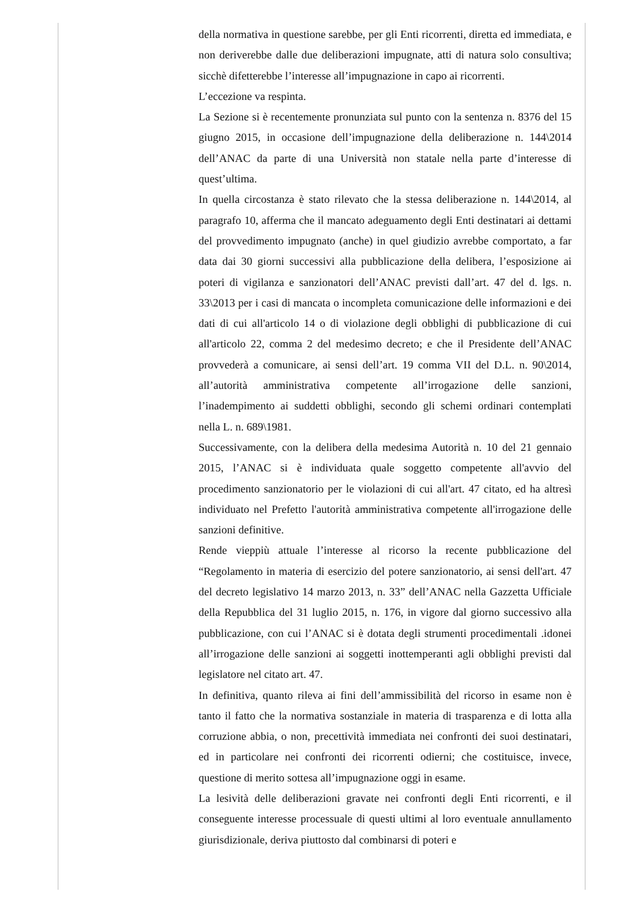della normativa in questione sarebbe, per gli Enti ricorrenti, diretta ed immediata, e non deriverebbe dalle due deliberazioni impugnate, atti di natura solo consultiva; sicchè difetterebbe l’interesse all’impugnazione in capo ai ricorrenti.
L’eccezione va respinta.
La Sezione si è recentemente pronunziata sul punto con la sentenza n. 8376 del 15 giugno 2015, in occasione dell’impugnazione della deliberazione n. 144\2014 dell’ANAC da parte di una Università non statale nella parte d’interesse di quest’ultima.
In quella circostanza è stato rilevato che la stessa deliberazione n. 144\2014, al paragrafo 10, afferma che il mancato adeguamento degli Enti destinatari ai dettami del provvedimento impugnato (anche) in quel giudizio avrebbe comportato, a far data dai 30 giorni successivi alla pubblicazione della delibera, l’esposizione ai poteri di vigilanza e sanzionatori dell’ANAC previsti dall’art. 47 del d. lgs. n. 33\2013 per i casi di mancata o incompleta comunicazione delle informazioni e dei dati di cui all'articolo 14 o di violazione degli obblighi di pubblicazione di cui all'articolo 22, comma 2 del medesimo decreto; e che il Presidente dell’ANAC provvederà a comunicare, ai sensi dell’art. 19 comma VII del D.L. n. 90\2014, all’autorità amministrativa competente all’irrogazione delle sanzioni, l’inadempimento ai suddetti obblighi, secondo gli schemi ordinari contemplati nella L. n. 689\1981.
Successivamente, con la delibera della medesima Autorità n. 10 del 21 gennaio 2015, l’ANAC si è individuata quale soggetto competente all'avvio del procedimento sanzionatorio per le violazioni di cui all'art. 47 citato, ed ha altresì individuato nel Prefetto l'autorità amministrativa competente all'irrogazione delle sanzioni definitive.
Rende vieppiù attuale l’interesse al ricorso la recente pubblicazione del “Regolamento in materia di esercizio del potere sanzionatorio, ai sensi dell'art. 47 del decreto legislativo 14 marzo 2013, n. 33” dell’ANAC nella Gazzetta Ufficiale della Repubblica del 31 luglio 2015, n. 176, in vigore dal giorno successivo alla pubblicazione, con cui l’ANAC si è dotata degli strumenti procedimentali .idonei all’irrogazione delle sanzioni ai soggetti inottemperanti agli obblighi previsti dal legislatore nel citato art. 47.
In definitiva, quanto rileva ai fini dell’ammissibilità del ricorso in esame non è tanto il fatto che la normativa sostanziale in materia di trasparenza e di lotta alla corruzione abbia, o non, precettività immediata nei confronti dei suoi destinatari, ed in particolare nei confronti dei ricorrenti odierni; che costituisce, invece, questione di merito sottesa all’impugnazione oggi in esame.
La lesività delle deliberazioni gravate nei confronti degli Enti ricorrenti, e il conseguente interesse processuale di questi ultimi al loro eventuale annullamento giurisdizionale, deriva piuttosto dal combinarsi di poteri e